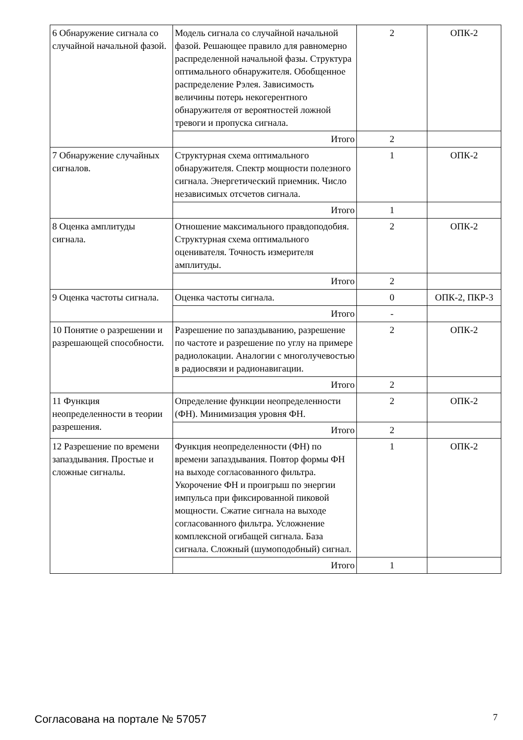| 6 Обнаружение сигнала со случайной начальной фазой. | Модель сигнала со случайной начальной фазой. Решающее правило для равномерно распределенной начальной фазы. Структура оптимального обнаружителя. Обобщенное распределение Рэлея. Зависимость величины потерь некогерентного обнаружителя от вероятностей ложной тревоги и пропуска сигнала. | 2 | ОПК-2 |
| | Итого | 2 | |
| 7 Обнаружение случайных сигналов. | Структурная схема оптимального обнаружителя. Спектр мощности полезного сигнала. Энергетический приемник. Число независимых отсчетов сигнала. | 1 | ОПК-2 |
| | Итого | 1 | |
| 8 Оценка амплитуды сигнала. | Отношение максимального правдоподобия. Структурная схема оптимального оценивателя. Точность измерителя амплитуды. | 2 | ОПК-2 |
| | Итого | 2 | |
| 9 Оценка частоты сигнала. | Оценка частоты сигнала. | 0 | ОПК-2, ПКР-3 |
| | Итого | - | |
| 10 Понятие о разрешении и разрешающей способности. | Разрешение по запаздыванию, разрешение по частоте и разрешение по углу на примере радиолокации. Аналогии с многолучевостью в радиосвязи и радионавигации. | 2 | ОПК-2 |
| | Итого | 2 | |
| 11 Функция неопределенности в теории разрешения. | Определение функции неопределенности (ФН). Минимизация уровня ФН. | 2 | ОПК-2 |
| | Итого | 2 | |
| 12 Разрешение по времени запаздывания. Простые и сложные сигналы. | Функция неопределенности (ФН) по времени запаздывания. Повтор формы ФН на выходе согласованного фильтра. Укорочение ФН и проигрыш по энергии импульса при фиксированной пиковой мощности. Сжатие сигнала на выходе согласованного фильтра. Усложнение комплексной огибащей сигнала. База сигнала. Сложный (шумоподобный) сигнал. | 1 | ОПК-2 |
| | Итого | 1 | |
Согласована на портале № 57057 7